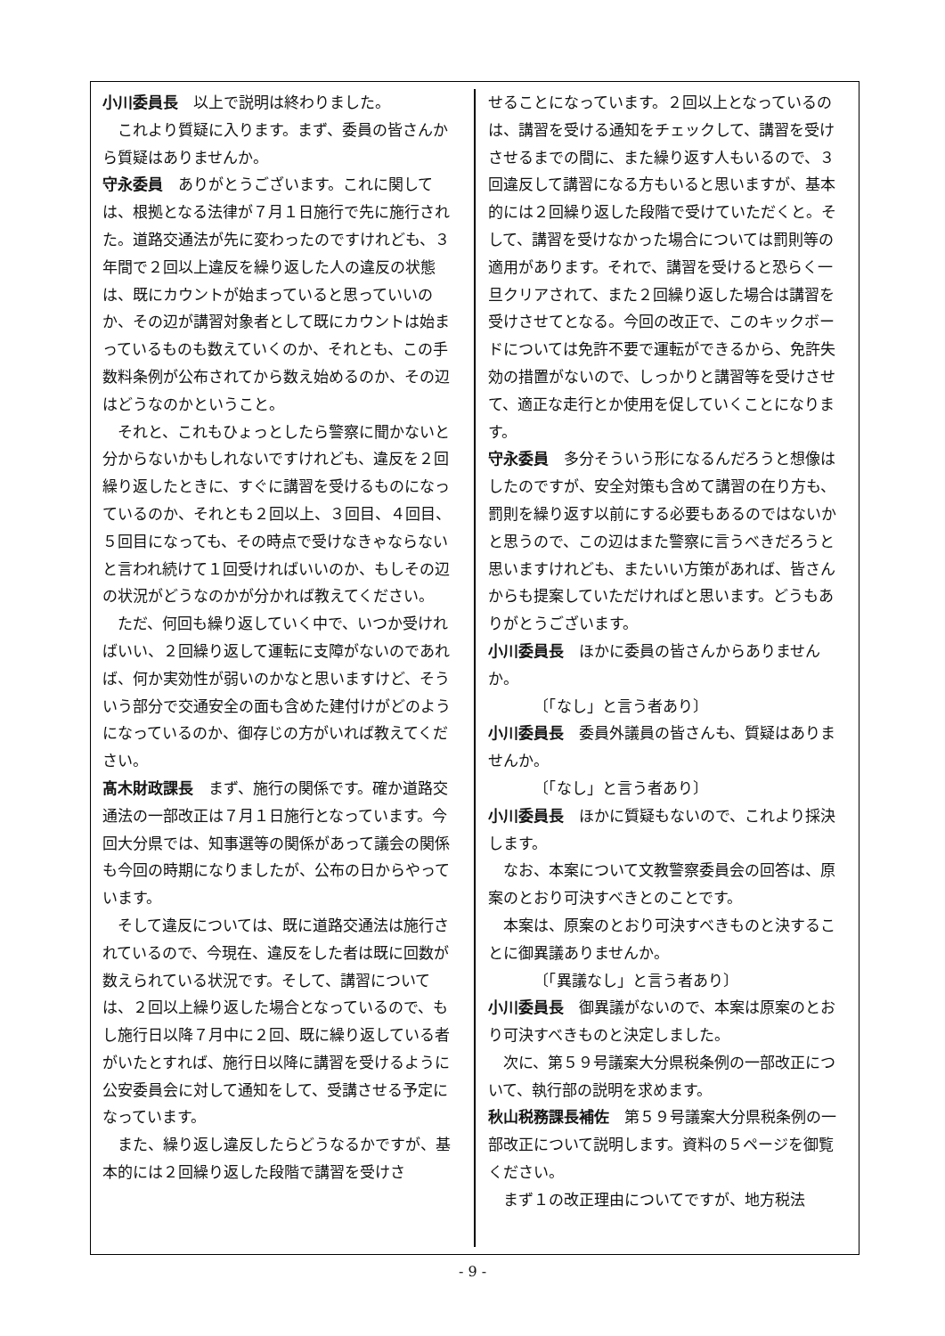小川委員長　以上で説明は終わりました。
これより質疑に入ります。まず、委員の皆さんから質疑はありませんか。
守永委員　ありがとうございます。これに関しては、根拠となる法律が７月１日施行で先に施行された。道路交通法が先に変わったのですけれども、３年間で２回以上違反を繰り返した人の違反の状態は、既にカウントが始まっていると思っていいのか、その辺が講習対象者として既にカウントは始まっているものも数えていくのか、それとも、この手数料条例が公布されてから数え始めるのか、その辺はどうなのかということ。
それと、これもひょっとしたら警察に聞かないと分からないかもしれないですけれども、違反を２回繰り返したときに、すぐに講習を受けるものになっているのか、それとも２回以上、３回目、４回目、５回目になっても、その時点で受けなきゃならないと言われ続けて１回受ければいいのか、もしその辺の状況がどうなのかが分かれば教えてください。
ただ、何回も繰り返していく中で、いつか受ければいい、２回繰り返して運転に支障がないのであれば、何か実効性が弱いのかなと思いますけど、そういう部分で交通安全の面も含めた建付けがどのようになっているのか、御存じの方がいれば教えてください。
髙木財政課長　まず、施行の関係です。確か道路交通法の一部改正は７月１日施行となっています。今回大分県では、知事選等の関係があって議会の関係も今回の時期になりましたが、公布の日からやっています。
そして違反については、既に道路交通法は施行されているので、今現在、違反をした者は既に回数が数えられている状況です。そして、講習については、２回以上繰り返した場合となっているので、もし施行日以降７月中に２回、既に繰り返している者がいたとすれば、施行日以降に講習を受けるように公安委員会に対して通知をして、受講させる予定になっています。
また、繰り返し違反したらどうなるかですが、基本的には２回繰り返した段階で講習を受けさ
せることになっています。２回以上となっているのは、講習を受ける通知をチェックして、講習を受けさせるまでの間に、また繰り返す人もいるので、３回違反して講習になる方もいると思いますが、基本的には２回繰り返した段階で受けていただくと。そして、講習を受けなかった場合については罰則等の適用があります。それで、講習を受けると恐らく一旦クリアされて、また２回繰り返した場合は講習を受けさせてとなる。今回の改正で、このキックボードについては免許不要で運転ができるから、免許失効の措置がないので、しっかりと講習等を受けさせて、適正な走行とか使用を促していくことになります。
守永委員　多分そういう形になるんだろうと想像はしたのですが、安全対策も含めて講習の在り方も、罰則を繰り返す以前にする必要もあるのではないかと思うので、この辺はまた警察に言うべきだろうと思いますけれども、またいい方策があれば、皆さんからも提案していただければと思います。どうもありがとうございます。
小川委員長　ほかに委員の皆さんからありませんか。
〔「なし」と言う者あり〕
小川委員長　委員外議員の皆さんも、質疑はありませんか。
〔「なし」と言う者あり〕
小川委員長　ほかに質疑もないので、これより採決します。
なお、本案について文教警察委員会の回答は、原案のとおり可決すべきとのことです。
本案は、原案のとおり可決すべきものと決することに御異議ありませんか。
〔「異議なし」と言う者あり〕
小川委員長　御異議がないので、本案は原案のとおり可決すべきものと決定しました。
次に、第５９号議案大分県税条例の一部改正について、執行部の説明を求めます。
秋山税務課長補佐　第５９号議案大分県税条例の一部改正について説明します。資料の５ページを御覧ください。
まず１の改正理由についてですが、地方税法
- 9 -